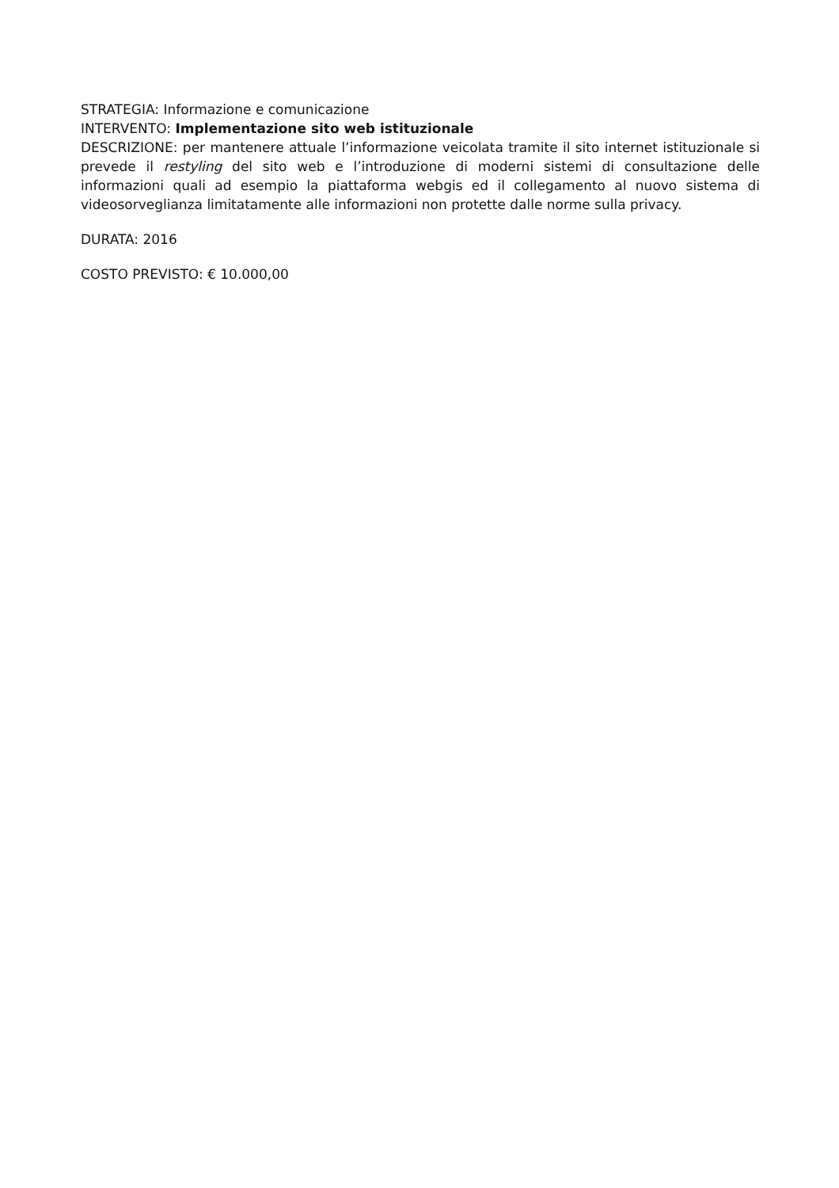STRATEGIA: Informazione e comunicazione
INTERVENTO: Implementazione sito web istituzionale
DESCRIZIONE: per mantenere attuale l’informazione veicolata tramite il sito internet istituzionale si prevede il restyling del sito web e l’introduzione di moderni sistemi di consultazione delle informazioni quali ad esempio la piattaforma webgis ed il collegamento al nuovo sistema di videosorveglianza limitatamente alle informazioni non protette dalle norme sulla privacy.
DURATA: 2016
COSTO PREVISTO: € 10.000,00